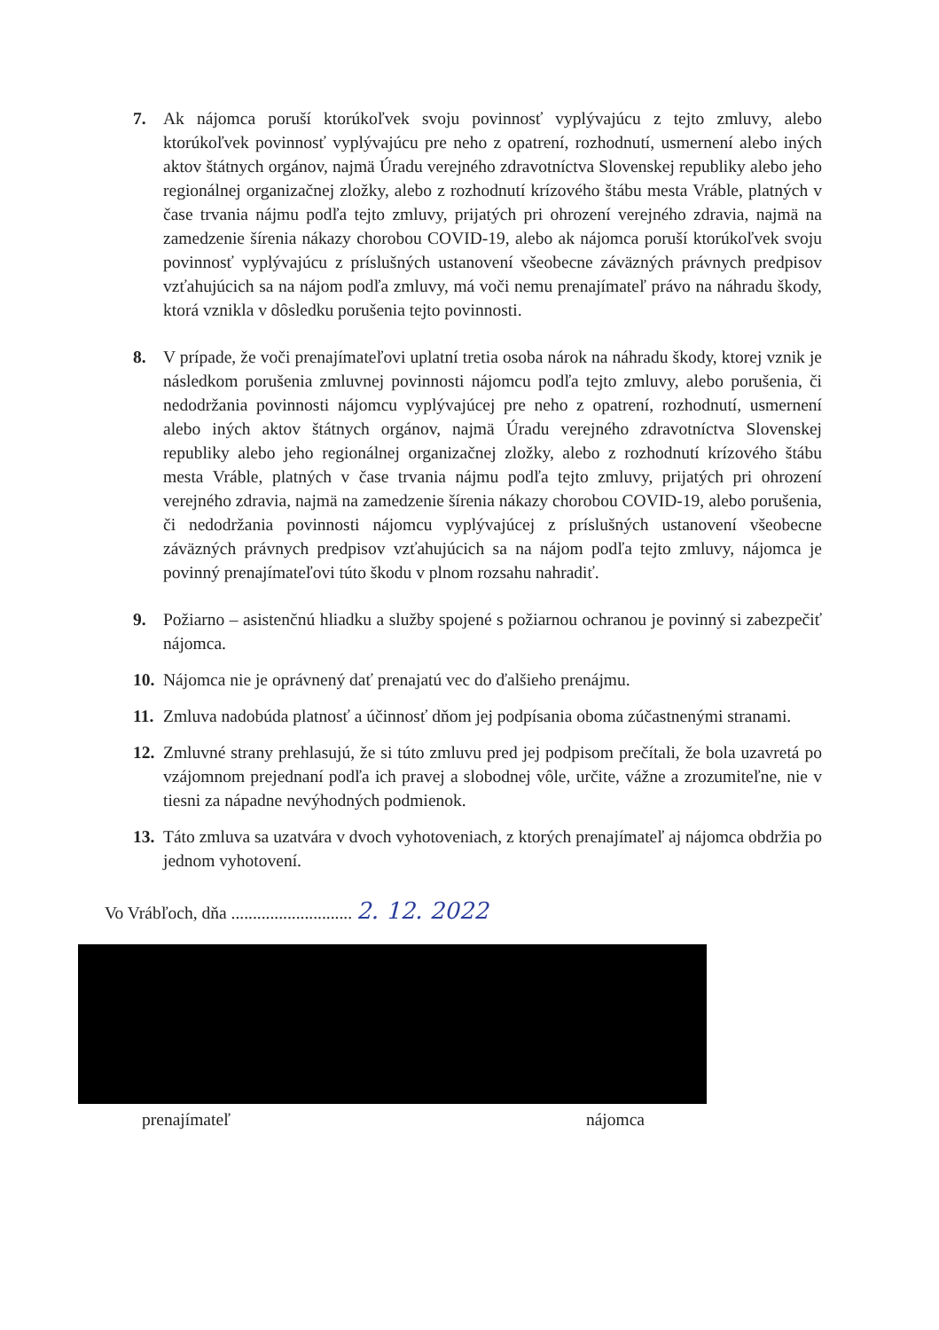7. Ak nájomca poruší ktorúkoľvek svoju povinnosť vyplývajúcu z tejto zmluvy, alebo ktorúkoľvek povinnosť vyplývajúcu pre neho z opatrení, rozhodnutí, usmernení alebo iných aktov štátnych orgánov, najmä Úradu verejného zdravotníctva Slovenskej republiky alebo jeho regionálnej organizačnej zložky, alebo z rozhodnutí krízového štábu mesta Vráble, platných v čase trvania nájmu podľa tejto zmluvy, prijatých pri ohrození verejného zdravia, najmä na zamedzenie šírenia nákazy chorobou COVID-19, alebo ak nájomca poruší ktorúkoľvek svoju povinnosť vyplývajúcu z príslušných ustanovení všeobecne záväzných právnych predpisov vzťahujúcich sa na nájom podľa zmluvy, má voči nemu prenajímateľ právo na náhradu škody, ktorá vznikla v dôsledku porušenia tejto povinnosti.
8. V prípade, že voči prenajímateľovi uplatní tretia osoba nárok na náhradu škody, ktorej vznik je následkom porušenia zmluvnej povinnosti nájomcu podľa tejto zmluvy, alebo porušenia, či nedodržania povinnosti nájomcu vyplývajúcej pre neho z opatrení, rozhodnutí, usmernení alebo iných aktov štátnych orgánov, najmä Úradu verejného zdravotníctva Slovenskej republiky alebo jeho regionálnej organizačnej zložky, alebo z rozhodnutí krízového štábu mesta Vráble, platných v čase trvania nájmu podľa tejto zmluvy, prijatých pri ohrození verejného zdravia, najmä na zamedzenie šírenia nákazy chorobou COVID-19, alebo porušenia, či nedodržania povinnosti nájomcu vyplývajúcej z príslušných ustanovení všeobecne záväzných právnych predpisov vzťahujúcich sa na nájom podľa tejto zmluvy, nájomca je povinný prenajímateľovi túto škodu v plnom rozsahu nahradiť.
9. Požiarno – asistenčnú hliadku a služby spojené s požiarnou ochranou je povinný si zabezpečiť nájomca.
10.
Nájomca nie je oprávnený dať prenajatú vec do ďalšieho prenájmu.
11.
Zmluva nadobúda platnosť a účinnosť dňom jej podpísania oboma zúčastnenými stranami.
12.
Zmluvné strany prehlasujú, že si túto zmluvu pred jej podpisom prečítali, že bola uzavretá po vzájomnom prejednaní podľa ich pravej a slobodnej vôle, určite, vážne a zrozumiteľne, nie v tiesni za nápadne nevýhodných podmienok.
13.
Táto zmluva sa uzatvára v dvoch vyhotoveniach, z ktorých prenajímateľ aj nájomca obdržia po jednom vyhotovení.
Vo Vrábľoch, dňa ............................ 2. 12. 2022
prenajímateľ nájomca